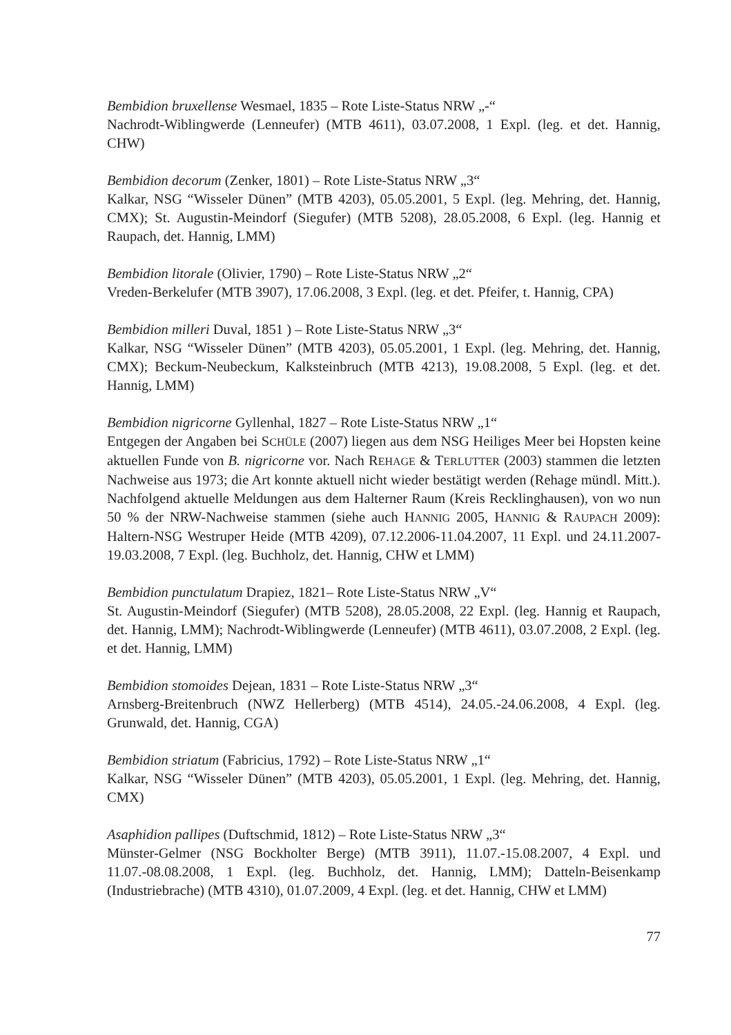Bembidion bruxellense Wesmael, 1835 – Rote Liste-Status NRW „-“
Nachrodt-Wiblingwerde (Lenneufer) (MTB 4611), 03.07.2008, 1 Expl. (leg. et det. Hannig, CHW)
Bembidion decorum (Zenker, 1801) – Rote Liste-Status NRW „3“
Kalkar, NSG “Wisseler Dünen” (MTB 4203), 05.05.2001, 5 Expl. (leg. Mehring, det. Hannig, CMX); St. Augustin-Meindorf (Siegufer) (MTB 5208), 28.05.2008, 6 Expl. (leg. Hannig et Raupach, det. Hannig, LMM)
Bembidion litorale (Olivier, 1790) – Rote Liste-Status NRW „2“
Vreden-Berkelufer (MTB 3907), 17.06.2008, 3 Expl. (leg. et det. Pfeifer, t. Hannig, CPA)
Bembidion milleri Duval, 1851 ) – Rote Liste-Status NRW „3“
Kalkar, NSG “Wisseler Dünen” (MTB 4203), 05.05.2001, 1 Expl. (leg. Mehring, det. Hannig, CMX); Beckum-Neubeckum, Kalksteinbruch (MTB 4213), 19.08.2008, 5 Expl. (leg. et det. Hannig, LMM)
Bembidion nigricorne Gyllenhal, 1827 – Rote Liste-Status NRW „1“
Entgegen der Angaben bei SCHÜLE (2007) liegen aus dem NSG Heiliges Meer bei Hopsten keine aktuellen Funde von B. nigricorne vor. Nach REHAGE & TERLUTTER (2003) stammen die letzten Nachweise aus 1973; die Art konnte aktuell nicht wieder bestätigt werden (Rehage mündl. Mitt.). Nachfolgend aktuelle Meldungen aus dem Halterner Raum (Kreis Recklinghausen), von wo nun 50 % der NRW-Nachweise stammen (siehe auch HANNIG 2005, HANNIG & RAUPACH 2009): Haltern-NSG Westruper Heide (MTB 4209), 07.12.2006-11.04.2007, 11 Expl. und 24.11.2007-19.03.2008, 7 Expl. (leg. Buchholz, det. Hannig, CHW et LMM)
Bembidion punctulatum Drapiez, 1821– Rote Liste-Status NRW „V“
St. Augustin-Meindorf (Siegufer) (MTB 5208), 28.05.2008, 22 Expl. (leg. Hannig et Raupach, det. Hannig, LMM); Nachrodt-Wiblingwerde (Lenneufer) (MTB 4611), 03.07.2008, 2 Expl. (leg. et det. Hannig, LMM)
Bembidion stomoides Dejean, 1831 – Rote Liste-Status NRW „3“
Arnsberg-Breitenbruch (NWZ Hellerberg) (MTB 4514), 24.05.-24.06.2008, 4 Expl. (leg. Grunwald, det. Hannig, CGA)
Bembidion striatum (Fabricius, 1792) – Rote Liste-Status NRW „1“
Kalkar, NSG “Wisseler Dünen” (MTB 4203), 05.05.2001, 1 Expl. (leg. Mehring, det. Hannig, CMX)
Asaphidion pallipes (Duftschmid, 1812) – Rote Liste-Status NRW „3“
Münster-Gelmer (NSG Bockholter Berge) (MTB 3911), 11.07.-15.08.2007, 4 Expl. und 11.07.-08.08.2008, 1 Expl. (leg. Buchholz, det. Hannig, LMM); Datteln-Beisenkamp (Industriebrache) (MTB 4310), 01.07.2009, 4 Expl. (leg. et det. Hannig, CHW et LMM)
77